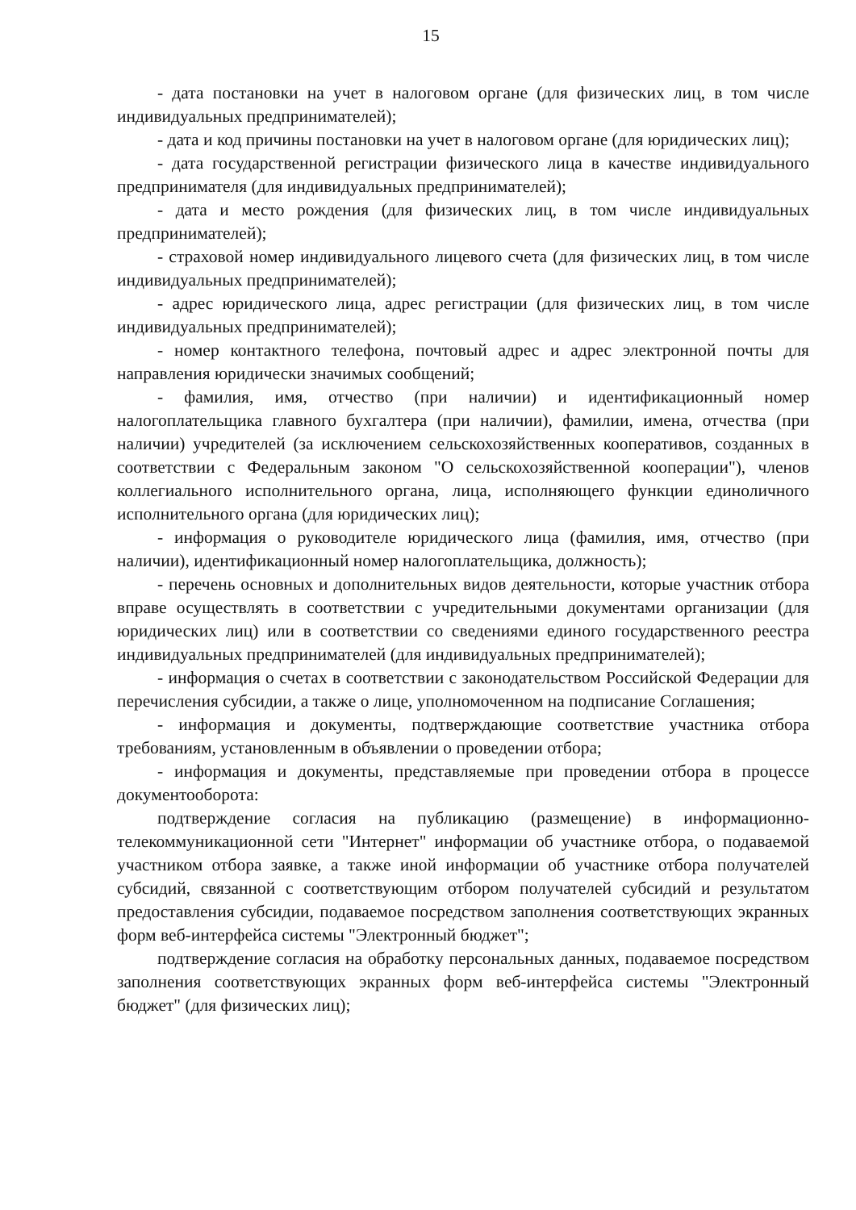15
- дата постановки на учет в налоговом органе (для физических лиц, в том числе индивидуальных предпринимателей);
- дата и код причины постановки на учет в налоговом органе (для юридических лиц);
- дата государственной регистрации физического лица в качестве индивидуального предпринимателя (для индивидуальных предпринимателей);
- дата и место рождения (для физических лиц, в том числе индивидуальных предпринимателей);
- страховой номер индивидуального лицевого счета (для физических лиц, в том числе индивидуальных предпринимателей);
- адрес юридического лица, адрес регистрации (для физических лиц, в том числе индивидуальных предпринимателей);
- номер контактного телефона, почтовый адрес и адрес электронной почты для направления юридически значимых сообщений;
- фамилия, имя, отчество (при наличии) и идентификационный номер налогоплательщика главного бухгалтера (при наличии), фамилии, имена, отчества (при наличии) учредителей (за исключением сельскохозяйственных кооперативов, созданных в соответствии с Федеральным законом "О сельскохозяйственной кооперации"), членов коллегиального исполнительного органа, лица, исполняющего функции единоличного исполнительного органа (для юридических лиц);
- информация о руководителе юридического лица (фамилия, имя, отчество (при наличии), идентификационный номер налогоплательщика, должность);
- перечень основных и дополнительных видов деятельности, которые участник отбора вправе осуществлять в соответствии с учредительными документами организации (для юридических лиц) или в соответствии со сведениями единого государственного реестра индивидуальных предпринимателей (для индивидуальных предпринимателей);
- информация о счетах в соответствии с законодательством Российской Федерации для перечисления субсидии, а также о лице, уполномоченном на подписание Соглашения;
- информация и документы, подтверждающие соответствие участника отбора требованиям, установленным в объявлении о проведении отбора;
- информация и документы, представляемые при проведении отбора в процессе документооборота:
подтверждение согласия на публикацию (размещение) в информационно-телекоммуникационной сети "Интернет" информации об участнике отбора, о подаваемой участником отбора заявке, а также иной информации об участнике отбора получателей субсидий, связанной с соответствующим отбором получателей субсидий и результатом предоставления субсидии, подаваемое посредством заполнения соответствующих экранных форм веб-интерфейса системы "Электронный бюджет";
подтверждение согласия на обработку персональных данных, подаваемое посредством заполнения соответствующих экранных форм веб-интерфейса системы "Электронный бюджет" (для физических лиц);